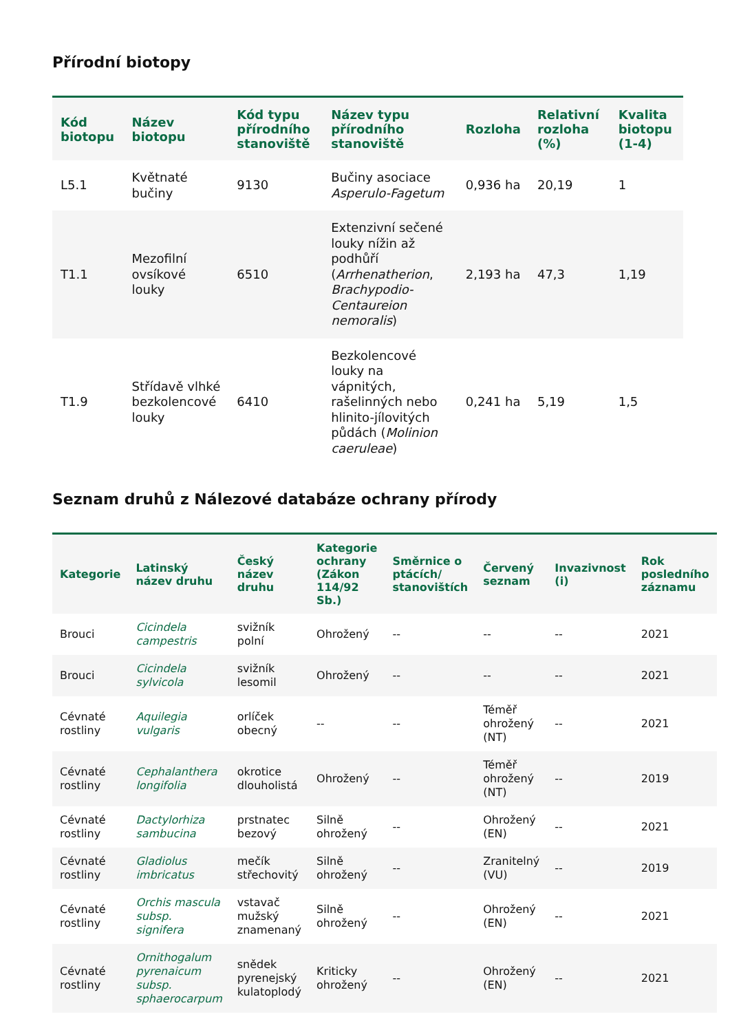Přírodní biotopy
| Kód biotopu | Název biotopu | Kód typu přírodního stanoviště | Název typu přírodního stanoviště | Rozloha | Relativní rozloha (%) | Kvalita biotopu (1-4) |
| --- | --- | --- | --- | --- | --- | --- |
| L5.1 | Květnaté bučiny | 9130 | Bučiny asociace Asperulo-Fagetum | 0,936 ha | 20,19 | 1 |
| T1.1 | Mezofilní ovsíkové louky | 6510 | Extenzivní sečené louky nížin až podhůří ( Arrhenatherion , Brachypodio-Centaureion nemoralis ) | 2,193 ha | 47,3 | 1,19 |
| T1.9 | Střídavě vlhké bezkolencové louky | 6410 | Bezkolencové louky na vápnitých, rašelinných nebo hlinito-jílovitých půdách ( Molinion caeruleae ) | 0,241 ha | 5,19 | 1,5 |
Seznam druhů z Nálezové databáze ochrany přírody
| Kategorie | Latinský název druhu | Český název druhu | Kategorie ochrany (Zákon 114/92 Sb.) | Směrnice o ptácích/ stanovištích | Červený seznam | Invazivnost (i) | Rok posledního záznamu |
| --- | --- | --- | --- | --- | --- | --- | --- |
| Brouci | Cicindela campestris | svižník polní | Ohrožený | -- | -- | -- | 2021 |
| Brouci | Cicindela sylvicola | svižník lesomil | Ohrožený | -- | -- | -- | 2021 |
| Cévnaté rostliny | Aquilegia vulgaris | orlíček obecný | -- | -- | Téměř ohrožený (NT) | -- | 2021 |
| Cévnaté rostliny | Cephalanthera longifolia | okrotice dlouholistá | Ohrožený | -- | Téměř ohrožený (NT) | -- | 2019 |
| Cévnaté rostliny | Dactylorhiza sambucina | prstnatec bezový | Silně ohrožený | -- | Ohrožený (EN) | -- | 2021 |
| Cévnaté rostliny | Gladiolus imbricatus | mečík střechovitý | Silně ohrožený | -- | Zranitelný (VU) | -- | 2019 |
| Cévnaté rostliny | Orchis mascula subsp. signifera | vstavač mužský znamenaný | Silně ohrožený | -- | Ohrožený (EN) | -- | 2021 |
| Cévnaté rostliny | Ornithogalum pyrenaicum subsp. sphaerocarpum | snědek pyrenejský kulatoplodý | Kriticky ohrožený | -- | Ohrožený (EN) | -- | 2021 |